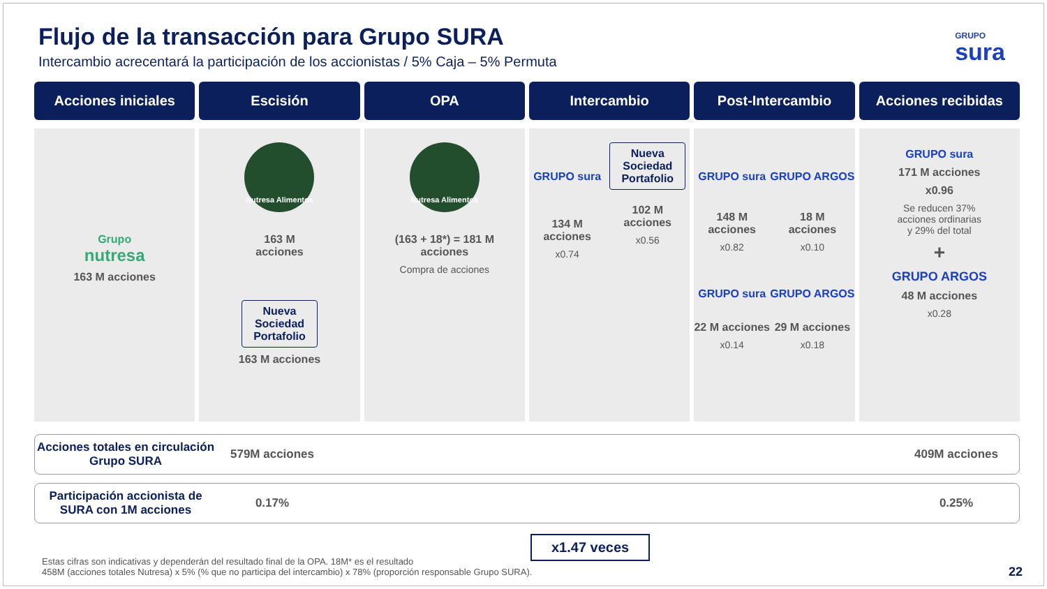Flujo de la transacción para Grupo SURA
Intercambio acrecentará la participación de los accionistas / 5% Caja – 5% Permuta
GRUPO
sura
Acciones iniciales
Grupo
nutresa
163 M acciones
Escisión
Nutresa Alimentos
163 M
acciones
Nueva
Sociedad
Portafolio
163 M acciones
OPA
Nutresa Alimentos
(163 + 18*) = 181 M
acciones
Compra de acciones
Intercambio
GRUPO sura
134 M
acciones
x0.74
Nueva
Sociedad
Portafolio
102 M
acciones
x0.56
Post-Intercambio
GRUPO sura
148 M
acciones
x0.82
GRUPO sura
22 M acciones
x0.14
GRUPO ARGOS
18 M
acciones
x0.10
GRUPO ARGOS
29 M acciones
x0.18
Acciones recibidas
GRUPO sura
171 M acciones
x0.96
Se reducen 37%
acciones ordinarias
y 29% del total
+
GRUPO ARGOS
48 M acciones
x0.28
Acciones totales en circulación Grupo SURA
579M acciones 409M acciones
Participación accionista de SURA con 1M acciones
0.17% 0.25%
x1.47 veces
Estas cifras son indicativas y dependerán del resultado final de la OPA. 18M* es el resultado
458M (acciones totales Nutresa) x 5% (% que no participa del intercambio) x 78% (proporción responsable Grupo SURA).
22